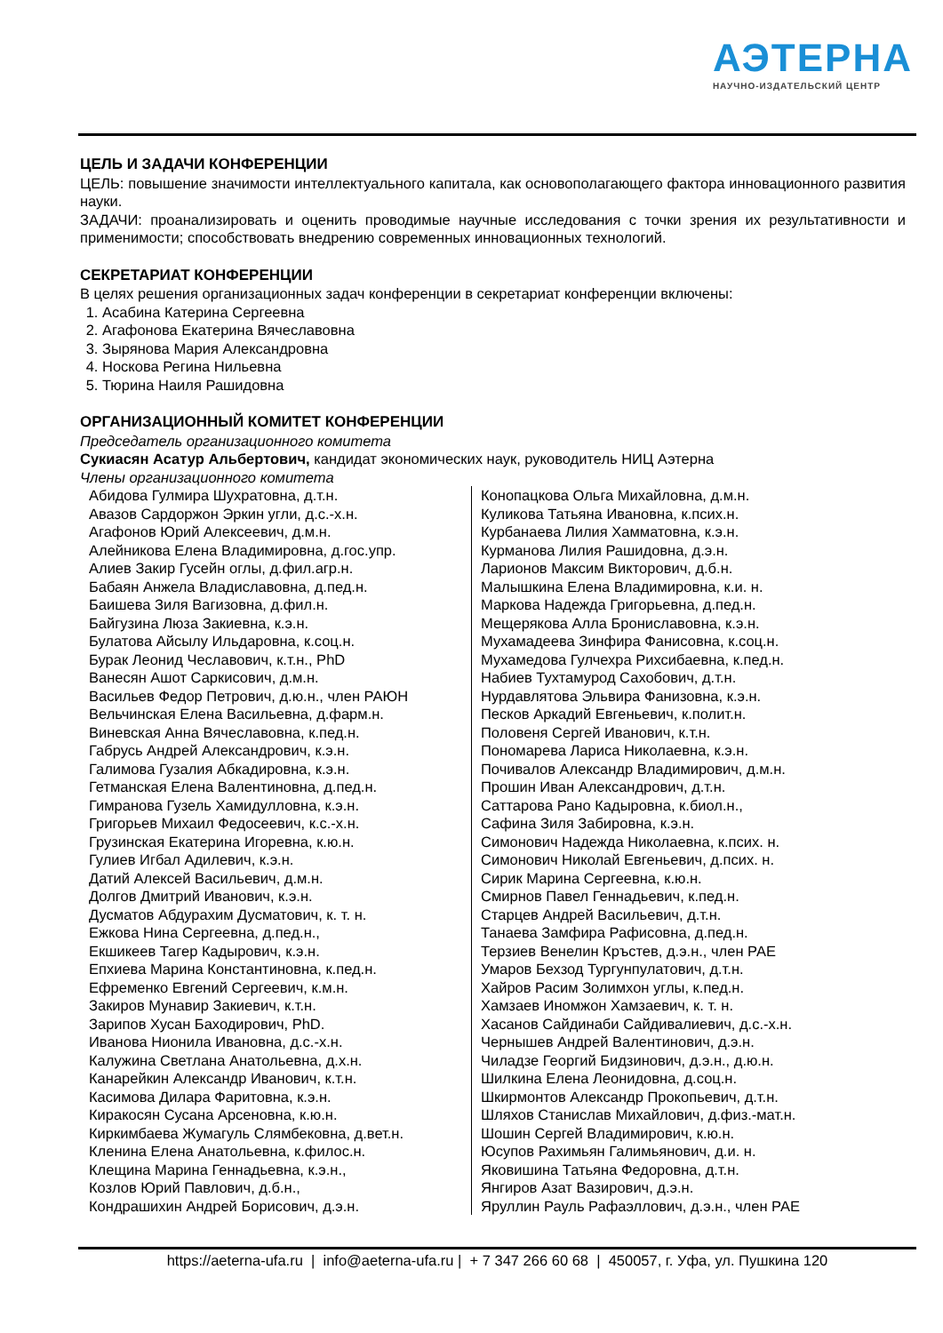АЭТЕРНА
НАУЧНО-ИЗДАТЕЛЬСКИЙ ЦЕНТР
ЦЕЛЬ И ЗАДАЧИ КОНФЕРЕНЦИИ
ЦЕЛЬ: повышение значимости интеллектуального капитала, как основополагающего фактора инновационного развития науки.
ЗАДАЧИ: проанализировать и оценить проводимые научные исследования с точки зрения их результативности и применимости; способствовать внедрению современных инновационных технологий.
СЕКРЕТАРИАТ КОНФЕРЕНЦИИ
В целях решения организационных задач конференции в секретариат конференции включены:
1. Асабина Катерина Сергеевна
2. Агафонова Екатерина Вячеславовна
3. Зырянова Мария Александровна
4. Носкова Регина Нильевна
5. Тюрина Наиля Рашидовна
ОРГАНИЗАЦИОННЫЙ КОМИТЕТ КОНФЕРЕНЦИИ
Председатель организационного комитета
Сукиасян Асатур Альбертович, кандидат экономических наук, руководитель НИЦ Аэтерна
Члены организационного комитета
Абидова Гулмира Шухратовна, д.т.н.
Авазов Сардоржон Эркин угли, д.с.-х.н.
Агафонов Юрий Алексеевич, д.м.н.
Алейникова Елена Владимировна, д.гос.упр.
Алиев Закир Гусейн оглы, д.фил.агр.н.
Бабаян Анжела Владиславовна, д.пед.н.
Баишева Зиля Вагизовна, д.фил.н.
Байгузина Люза Закиевна, к.э.н.
Булатова Айсылу Ильдаровна, к.соц.н.
Бурак Леонид Чеславович, к.т.н., PhD
Ванесян Ашот Саркисович, д.м.н.
Васильев Федор Петрович, д.ю.н., член РАЮН
Вельчинская Елена Васильевна, д.фарм.н.
Виневская Анна Вячеславовна, к.пед.н.
Габрусь Андрей Александрович, к.э.н.
Галимова Гузалия Абкадировна, к.э.н.
Гетманская Елена Валентиновна, д.пед.н.
Гимранова Гузель Хамидулловна, к.э.н.
Григорьев Михаил Федосеевич, к.с.-х.н.
Грузинская Екатерина Игоревна, к.ю.н.
Гулиев Игбал Адилевич, к.э.н.
Датий Алексей Васильевич, д.м.н.
Долгов Дмитрий Иванович, к.э.н.
Дусматов Абдурахим Дусматович, к. т. н.
Ежкова Нина Сергеевна, д.пед.н.,
Екшикеев Тагер Кадырович, к.э.н.
Епхиева Марина Константиновна, к.пед.н.
Ефременко Евгений Сергеевич, к.м.н.
Закиров Мунавир Закиевич, к.т.н.
Зарипов Хусан Баходирович, PhD.
Иванова Нионила Ивановна, д.с.-х.н.
Калужина Светлана Анатольевна, д.х.н.
Канарейкин Александр Иванович, к.т.н.
Касимова Дилара Фаритовна, к.э.н.
Киракосян Сусана Арсеновна, к.ю.н.
Киркимбаева Жумагуль Слямбековна, д.вет.н.
Кленина Елена Анатольевна, к.филос.н.
Клещина Марина Геннадьевна, к.э.н.,
Козлов Юрий Павлович, д.б.н.,
Кондрашихин Андрей Борисович, д.э.н.
Конопацкова Ольга Михайловна, д.м.н.
Куликова Татьяна Ивановна, к.псих.н.
Курбанаева Лилия Хамматовна, к.э.н.
Курманова Лилия Рашидовна, д.э.н.
Ларионов Максим Викторович, д.б.н.
Малышкина Елена Владимировна, к.и. н.
Маркова Надежда Григорьевна, д.пед.н.
Мещерякова Алла Брониславовна, к.э.н.
Мухамадеева Зинфира Фанисовна, к.соц.н.
Мухамедова Гулчехра Рихсибаевна, к.пед.н.
Набиев Тухтамурод Сахобович, д.т.н.
Нурдавлятова Эльвира Фанизовна, к.э.н.
Песков Аркадий Евгеньевич, к.полит.н.
Половеня Сергей Иванович, к.т.н.
Пономарева Лариса Николаевна, к.э.н.
Почивалов Александр Владимирович, д.м.н.
Прошин Иван Александрович, д.т.н.
Саттарова Рано Кадыровна, к.биол.н.,
Сафина Зиля Забировна, к.э.н.
Симонович Надежда Николаевна, к.псих. н.
Симонович Николай Евгеньевич, д.псих. н.
Сирик Марина Сергеевна, к.ю.н.
Смирнов Павел Геннадьевич, к.пед.н.
Старцев Андрей Васильевич, д.т.н.
Танаева Замфира Рафисовна, д.пед.н.
Терзиев Венелин Кръстев, д.э.н., член РАЕ
Умаров Бехзод Тургунпулатович, д.т.н.
Хайров Расим Золимхон углы, к.пед.н.
Хамзаев Иномжон Хамзаевич, к. т. н.
Хасанов Сайдинаби Сайдивалиевич, д.с.-х.н.
Чернышев Андрей Валентинович, д.э.н.
Чиладзе Георгий Бидзинович, д.э.н., д.ю.н.
Шилкина Елена Леонидовна, д.соц.н.
Шкирмонтов Александр Прокопьевич, д.т.н.
Шляхов Станислав Михайлович, д.физ.-мат.н.
Шошин Сергей Владимирович, к.ю.н.
Юсупов Рахимьян Галимьянович, д.и. н.
Яковишина Татьяна Федоровна, д.т.н.
Янгиров Азат Вазирович, д.э.н.
Яруллин Рауль Рафаэллович, д.э.н., член РАЕ
https://aeterna-ufa.ru | info@aeterna-ufa.ru | + 7 347 266 60 68 | 450057, г. Уфа, ул. Пушкина 120